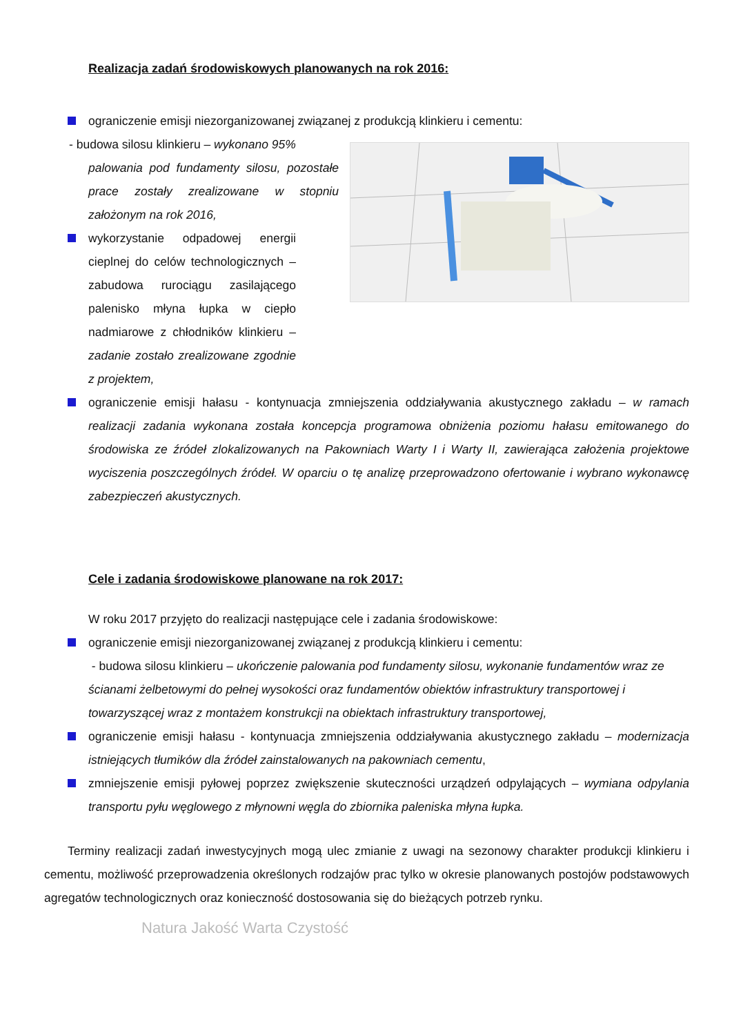Realizacja zadań środowiskowych planowanych na rok 2016:
ograniczenie emisji niezorganizowanej związanej z produkcją klinkieru i cementu:
- budowa silosu klinkieru – wykonano 95%
palowania pod fundamenty silosu, pozostałe prace zostały zrealizowane w stopniu założonym na rok 2016,
wykorzystanie odpadowej energii cieplnej do celów technologicznych – zabudowa rurociągu zasilającego palenisko młyna łupka w ciepło nadmiarowe z chłodników klinkieru – zadanie zostało zrealizowane zgodnie z projektem,
ograniczenie emisji hałasu - kontynuacja zmniejszenia oddziaływania akustycznego zakładu – w ramach realizacji zadania wykonana została koncepcja programowa obniżenia poziomu hałasu emitowanego do środowiska ze źródeł zlokalizowanych na Pakowniach Warty I i Warty II, zawierająca założenia projektowe wyciszenia poszczególnych źródeł. W oparciu o tę analizę przeprowadzono ofertowanie i wybrano wykonawcę zabezpieczeń akustycznych.
Cele i zadania środowiskowe planowane na rok 2017:
W roku 2017 przyjęto do realizacji następujące cele i zadania środowiskowe:
ograniczenie emisji niezorganizowanej związanej z produkcją klinkieru i cementu:
- budowa silosu klinkieru – ukończenie palowania pod fundamenty silosu, wykonanie fundamentów wraz ze ścianami żelbetowymi do pełnej wysokości oraz fundamentów obiektów infrastruktury transportowej i towarzyszącej wraz z montażem konstrukcji na obiektach infrastruktury transportowej,
ograniczenie emisji hałasu - kontynuacja zmniejszenia oddziaływania akustycznego zakładu – modernizacja istniejących tłumików dla źródeł zainstalowanych na pakowniach cementu,
zmniejszenie emisji pyłowej poprzez zwiększenie skuteczności urządzeń odpylających – wymiana odpylania transportu pyłu węglowego z młynowni węgla do zbiornika paleniska młyna łupka.
Terminy realizacji zadań inwestycyjnych mogą ulec zmianie z uwagi na sezonowy charakter produkcji klinkieru i cementu, możliwość przeprowadzenia określonych rodzajów prac tylko w okresie planowanych postojów podstawowych agregatów technologicznych oraz konieczność dostosowania się do bieżących potrzeb rynku.
Natura Jakość Warta Czystość